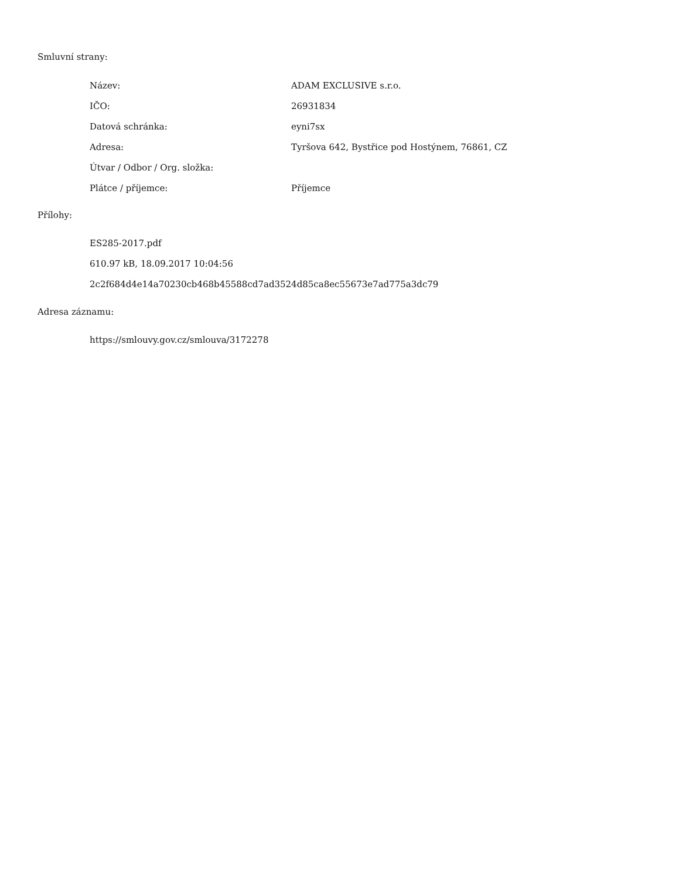Smluvní strany:
| Název: | ADAM EXCLUSIVE s.r.o. |
| IČO: | 26931834 |
| Datová schránka: | eyni7sx |
| Adresa: | Tyršova 642, Bystřice pod Hostýnem, 76861, CZ |
| Útvar / Odbor / Org. složka: | |
| Plátce / příjemce: | Příjemce |
Přílohy:
ES285-2017.pdf
610.97 kB, 18.09.2017 10:04:56
2c2f684d4e14a70230cb468b45588cd7ad3524d85ca8ec55673e7ad775a3dc79
Adresa záznamu:
https://smlouvy.gov.cz/smlouva/3172278